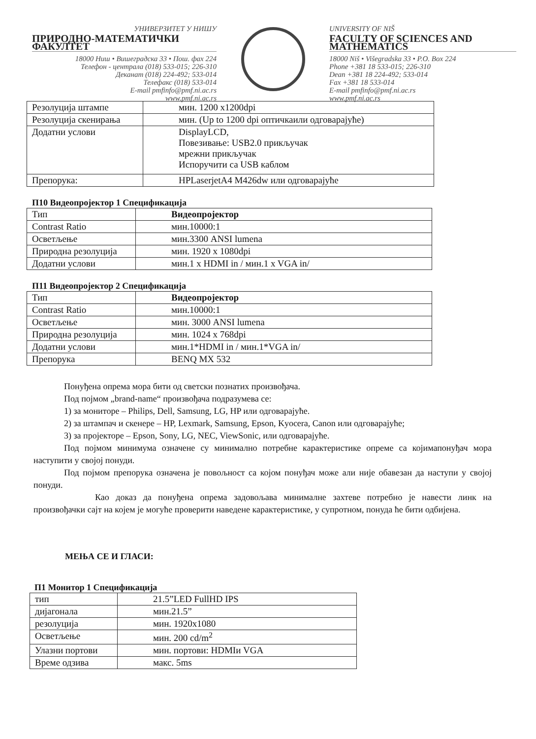УНИВЕРЗИТЕТ У НИШУ
ПРИРОДНО-МАТЕМАТИЧКИ ФАКУЛТЕТ
18000 Ниш • Вишеградска 33 • Пош. фах 224
Телефон - централа (018) 533-015; 226-310
Деканат (018) 224-492; 533-014
Телефакс (018) 533-014
E-mail pmfinfo@pmf.ni.ac.rs
www.pmf.ni.ac.rs
UNIVERSITY OF NIŠ
FACULTY OF SCIENCES AND MATHEMATICS
18000 Niš • Višegradska 33 • P.O. Box 224
Phone +381 18 533-015; 226-310
Dean +381 18 224-492; 533-014
Fax +381 18 533-014
E-mail pmfinfo@pmf.ni.ac.rs
www.pmf.ni.ac.rs
| Резолуција штампе | мин. 1200 x1200dpi |
| Резолуција скенирања | мин. (Up to 1200 dpi оптичкаили одговарајуће) |
| Додатни услови | DisplayLCD, Повезивање: USB2.0 прикључак мрежни прикључак Испоручити са USB каблом |
| Препорука: | HPLaserjetA4 M426dw или одговарајуће |
П10 Видеопројектор 1 Спецификација
| Тип | Видеопројектор |
| Contrast Ratio | мин.10000:1 |
| Осветљење | мин.3300 ANSI lumena |
| Природна резолуција | мин. 1920 x 1080dpi |
| Додатни услови | мин.1 x HDMI in / мин.1 x VGA in/ |
П11 Видеопројектор 2 Спецификација
| Тип | Видеопројектор |
| Contrast Ratio | мин.10000:1 |
| Осветљење | мин. 3000 ANSI lumena |
| Природна резолуција | мин. 1024 x 768dpi |
| Додатни услови | мин.1*HDMI in / мин.1*VGA in/ |
| Препорука | BENQ MX 532 |
Понуђена опрема мора бити од светски познатих произвођача.
Под појмом „brand-name“ произвођача подразумева се:
1) за мониторе – Philips, Dell, Samsung, LG, HP или одговарајуће.
2) за штампач и скенере – HP, Lexmark, Samsung, Epson, Kyocera, Canon или одговарајуће;
3) за пројекторе – Epson, Sony, LG, NEC, ViewSonic, или одговарајуће.
Под појмом минимума означене су минимално потребне карактеристике опреме са којимапонуђач мора наступити у својој понуди.
Под појмом препорука означена је повољност са којом понуђач може али није обавезан да наступи у својој понуди.
Као доказ да понуђена опрема задовољава минималне захтеве потребно је навести линк на произвођачки сајт на којем је могуће проверити наведене карактеристике, у супротном, понуда ће бити одбијена.
МЕЊА СЕ И ГЛАСИ:
П1 Монитор 1 Спецификација
| тип | 21.5”LED FullHD IPS |
| дијагонала | мин.21.5” |
| резолуција | мин. 1920x1080 |
| Осветљење | мин. 200 cd/m<sup>2</sup> |
| Улазни портови | мин. портови: HDMIи VGA |
| Време одзива | макс. 5ms |